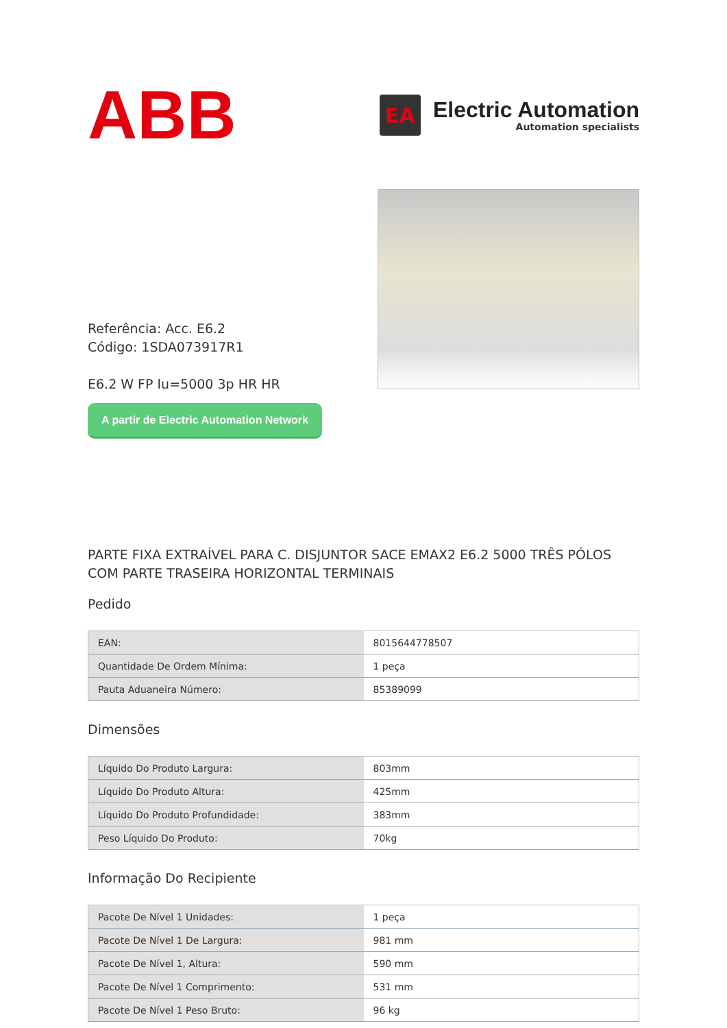ABB
EA
Electric Automation
Automation specialists
Referência: Acc. E6.2
Código: 1SDA073917R1
E6.2 W FP Iu=5000 3p HR HR
A partir de Electric Automation Network
PARTE FIXA EXTRAÍVEL PARA C. DISJUNTOR SACE EMAX2 E6.2 5000 TRÊS PÓLOS COM PARTE TRASEIRA HORIZONTAL TERMINAIS
Pedido
| EAN: | 8015644778507 |
| Quantidade De Ordem Mínima: | 1 peça |
| Pauta Aduaneira Número: | 85389099 |
Dimensões
| Líquido Do Produto Largura: | 803mm |
| Líquido Do Produto Altura: | 425mm |
| Líquido Do Produto Profundidade: | 383mm |
| Peso Líquido Do Produto: | 70kg |
Informação Do Recipiente
| Pacote De Nível 1 Unidades: | 1 peça |
| Pacote De Nível 1 De Largura: | 981 mm |
| Pacote De Nível 1, Altura: | 590 mm |
| Pacote De Nível 1 Comprimento: | 531 mm |
| Pacote De Nível 1 Peso Bruto: | 96 kg |